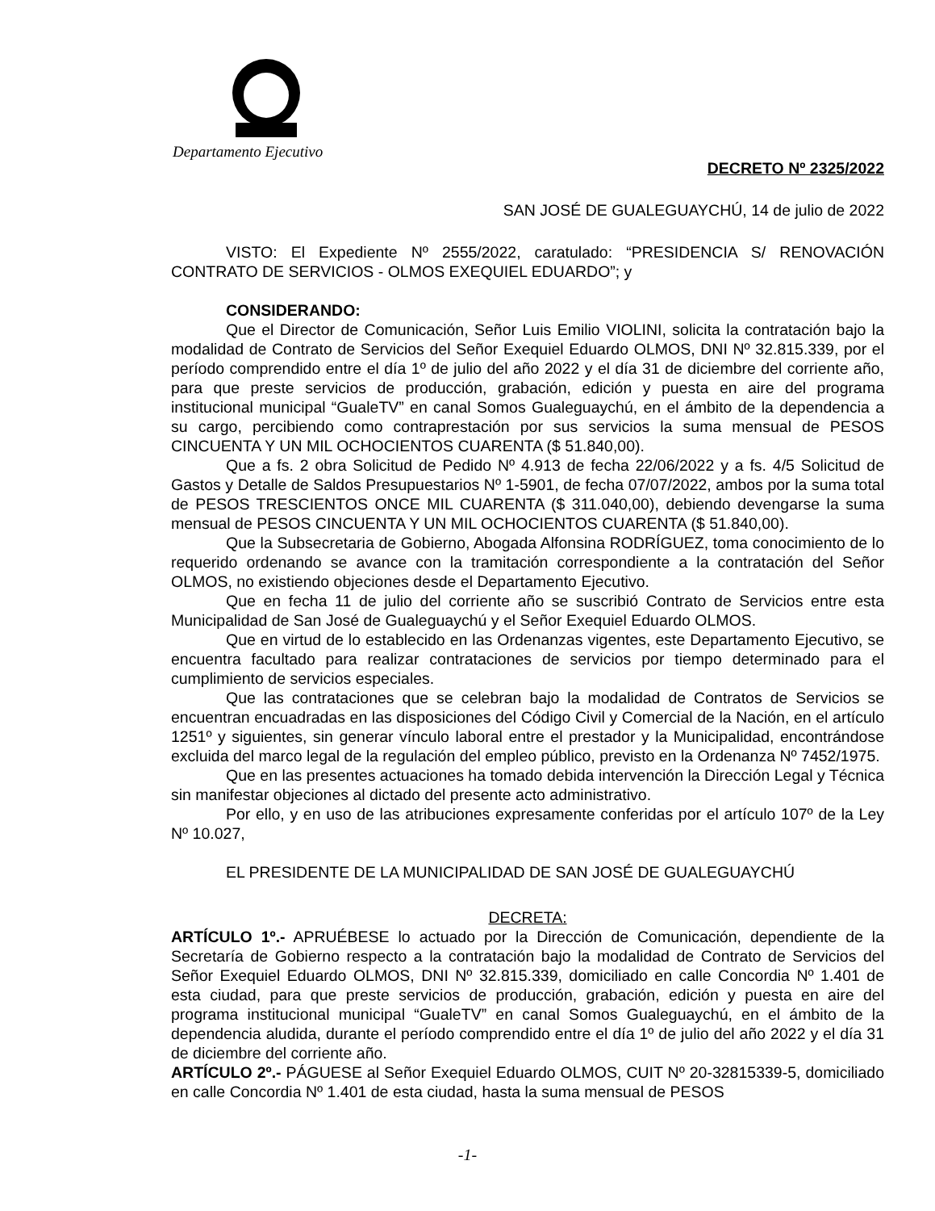Departamento Ejecutivo
DECRETO Nº 2325/2022
SAN JOSÉ DE GUALEGUAYCHÚ, 14 de julio de 2022
VISTO: El Expediente Nº 2555/2022, caratulado: “PRESIDENCIA S/ RENOVACIÓN CONTRATO DE SERVICIOS - OLMOS EXEQUIEL EDUARDO”; y
CONSIDERANDO:
Que el Director de Comunicación, Señor Luis Emilio VIOLINI, solicita la contratación bajo la modalidad de Contrato de Servicios del Señor Exequiel Eduardo OLMOS, DNI Nº 32.815.339, por el período comprendido entre el día 1º de julio del año 2022 y el día 31 de diciembre del corriente año, para que preste servicios de producción, grabación, edición y puesta en aire del programa institucional municipal “GualeTV” en canal Somos Gualeguaychú, en el ámbito de la dependencia a su cargo, percibiendo como contraprestación por sus servicios la suma mensual de PESOS CINCUENTA Y UN MIL OCHOCIENTOS CUARENTA ($ 51.840,00).
Que a fs. 2 obra Solicitud de Pedido Nº 4.913 de fecha 22/06/2022 y a fs. 4/5 Solicitud de Gastos y Detalle de Saldos Presupuestarios Nº 1-5901, de fecha 07/07/2022, ambos por la suma total de PESOS TRESCIENTOS ONCE MIL CUARENTA ($ 311.040,00), debiendo devengarse la suma mensual de PESOS CINCUENTA Y UN MIL OCHOCIENTOS CUARENTA ($ 51.840,00).
Que la Subsecretaria de Gobierno, Abogada Alfonsina RODRÍGUEZ, toma conocimiento de lo requerido ordenando se avance con la tramitación correspondiente a la contratación del Señor OLMOS, no existiendo objeciones desde el Departamento Ejecutivo.
Que en fecha 11 de julio del corriente año se suscribió Contrato de Servicios entre esta Municipalidad de San José de Gualeguaychú y el Señor Exequiel Eduardo OLMOS.
Que en virtud de lo establecido en las Ordenanzas vigentes, este Departamento Ejecutivo, se encuentra facultado para realizar contrataciones de servicios por tiempo determinado para el cumplimiento de servicios especiales.
Que las contrataciones que se celebran bajo la modalidad de Contratos de Servicios se encuentran encuadradas en las disposiciones del Código Civil y Comercial de la Nación, en el artículo 1251º y siguientes, sin generar vínculo laboral entre el prestador y la Municipalidad, encontrándose excluida del marco legal de la regulación del empleo público, previsto en la Ordenanza Nº 7452/1975.
Que en las presentes actuaciones ha tomado debida intervención la Dirección Legal y Técnica sin manifestar objeciones al dictado del presente acto administrativo.
Por ello, y en uso de las atribuciones expresamente conferidas por el artículo 107º de la Ley Nº 10.027,
EL PRESIDENTE DE LA MUNICIPALIDAD DE SAN JOSÉ DE GUALEGUAYCHÚ
DECRETA:
ARTÍCULO 1º.- APRUÉBESE lo actuado por la Dirección de Comunicación, dependiente de la Secretaría de Gobierno respecto a la contratación bajo la modalidad de Contrato de Servicios del Señor Exequiel Eduardo OLMOS, DNI Nº 32.815.339, domiciliado en calle Concordia Nº 1.401 de esta ciudad, para que preste servicios de producción, grabación, edición y puesta en aire del programa institucional municipal “GualeTV” en canal Somos Gualeguaychú, en el ámbito de la dependencia aludida, durante el período comprendido entre el día 1º de julio del año 2022 y el día 31 de diciembre del corriente año.
ARTÍCULO 2º.- PÁGUESE al Señor Exequiel Eduardo OLMOS, CUIT Nº 20-32815339-5, domiciliado en calle Concordia Nº 1.401 de esta ciudad, hasta la suma mensual de PESOS
-1-